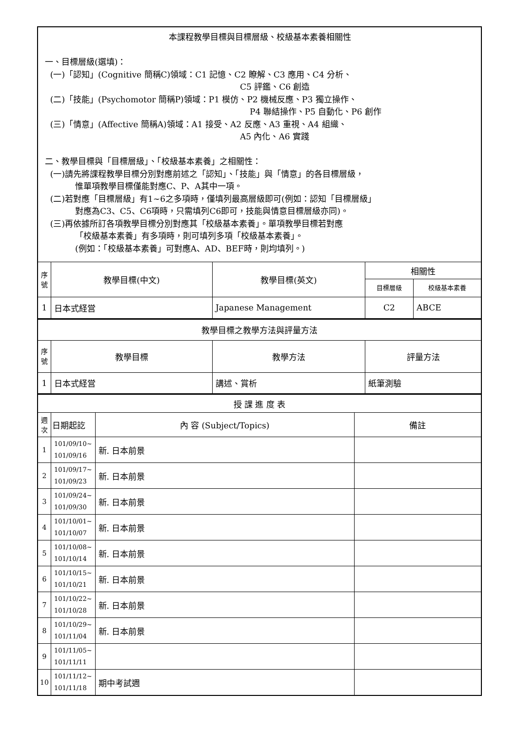| 本課程教學目標與目標層級、校級基本素養相關性 一、目標層級(選填)： (一)「認知」(Cognitive 簡稱C)領域：C1 記憶、C2 瞭解、C3 應用、C4 分析、 C5 評鑑、C6 創造 (二)「技能」(Psychomotor 簡稱P)領域：P1 模仿、P2 機械反應、P3 獨立操作、 P4 聯結操作、P5 自動化、P6 創作 (三)「情意」(Affective 簡稱A)領域：A1 接受、A2 反應、A3 重視、A4 組織、 A5 內化、A6 實踐 二、教學目標與「目標層級」、「校級基本素養」之相關性： (一)請先將課程教學目標分別對應前述之「認知」、「技能」與「情意」的各目標層級， 惟單項教學目標僅能對應C、P、A其中一項。 (二)若對應「目標層級」有1~6之多項時，僅填列最高層級即可(例如：認知「目標層級」 對應為C3、C5、C6項時，只需填列C6即可，技能與情意目標層級亦同)。 (三)再依據所訂各項教學目標分別對應其「校級基本素養」。單項教學目標若對應 「校級基本素養」有多項時，則可填列多項「校級基本素養」。 (例如：「校級基本素養」可對應A、AD、BEF時，則均填列。) | | | | |
| 序 號 | 教學目標(中文) | 教學目標(英文) | 相關性 | |
| | | | 目標層級 | 校級基本素養 |
| 1 | 日本式経営 | Japanese Management | C2 | ABCE |
| 教學目標之教學方法與評量方法 | | | |
| 序 號 | 教學目標 | 教學方法 | 評量方法 |
| 1 | 日本式経営 | 講述、賞析 | 紙筆測驗 |
| 授 課 進 度 表 | | | |
| 週 次 | 日期起訖 | 內 容 (Subject/Topics) | 備註 |
| 1 | 101/09/10~ 101/09/16 | 新. 日本前景 | |
| 2 | 101/09/17~ 101/09/23 | 新. 日本前景 | |
| 3 | 101/09/24~ 101/09/30 | 新. 日本前景 | |
| 4 | 101/10/01~ 101/10/07 | 新. 日本前景 | |
| 5 | 101/10/08~ 101/10/14 | 新. 日本前景 | |
| 6 | 101/10/15~ 101/10/21 | 新. 日本前景 | |
| 7 | 101/10/22~ 101/10/28 | 新. 日本前景 | |
| 8 | 101/10/29~ 101/11/04 | 新. 日本前景 | |
| 9 | 101/11/05~ 101/11/11 | | |
| 10 | 101/11/12~ 101/11/18 | 期中考試週 | |